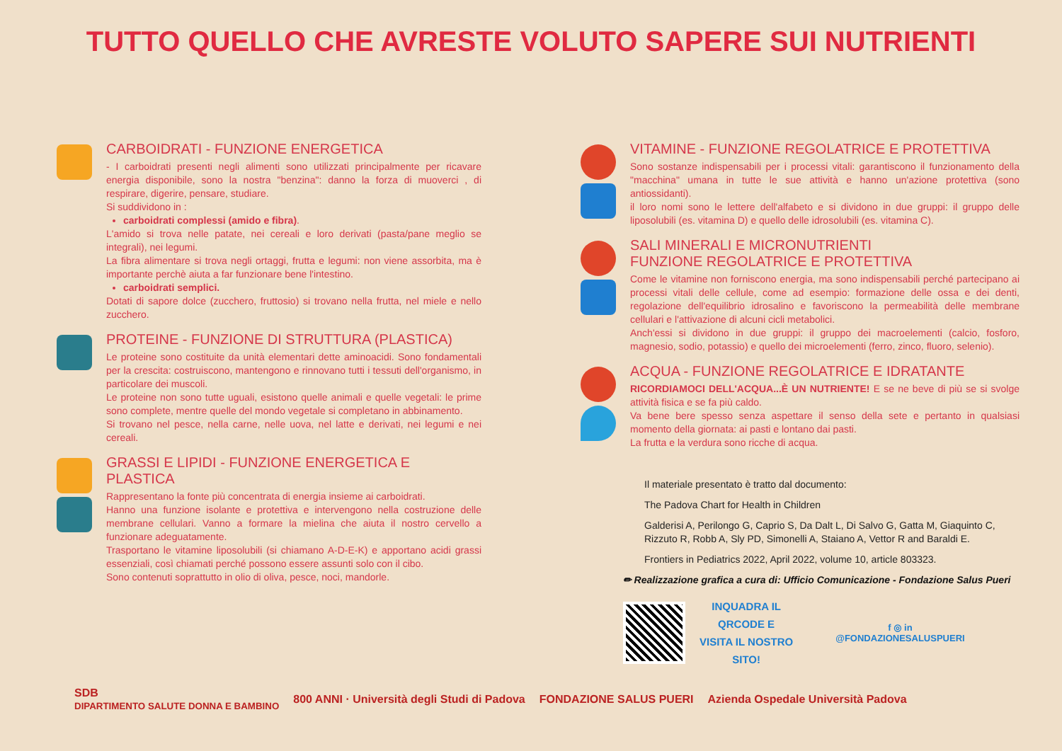TUTTO QUELLO CHE AVRESTE VOLUTO SAPERE SUI NUTRIENTI
CARBOIDRATI - FUNZIONE ENERGETICA
- I carboidrati presenti negli alimenti sono utilizzati principalmente per ricavare energia disponibile, sono la nostra "benzina": danno la forza di muoverci , di respirare, digerire, pensare, studiare.
Si suddividono in :
carboidrati complessi (amido e fibra).
L'amido si trova nelle patate, nei cereali e loro derivati (pasta/pane meglio se integrali), nei legumi.
La fibra alimentare si trova negli ortaggi, frutta e legumi: non viene assorbita, ma è importante perchè aiuta a far funzionare bene l'intestino.
carboidrati semplici.
Dotati di sapore dolce (zucchero, fruttosio) si trovano nella frutta, nel miele e nello zucchero.
PROTEINE - FUNZIONE DI STRUTTURA (PLASTICA)
Le proteine sono costituite da unità elementari dette aminoacidi. Sono fondamentali per la crescita: costruiscono, mantengono e rinnovano tutti i tessuti dell'organismo, in particolare dei muscoli.
Le proteine non sono tutte uguali, esistono quelle animali e quelle vegetali: le prime sono complete, mentre quelle del mondo vegetale si completano in abbinamento.
Si trovano nel pesce, nella carne, nelle uova, nel latte e derivati, nei legumi e nei cereali.
GRASSI E LIPIDI - FUNZIONE ENERGETICA E PLASTICA
Rappresentano la fonte più concentrata di energia insieme ai carboidrati.
Hanno una funzione isolante e protettiva e intervengono nella costruzione delle membrane cellulari. Vanno a formare la mielina che aiuta il nostro cervello a funzionare adeguatamente.
Trasportano le vitamine liposolubili (si chiamano A-D-E-K) e apportano acidi grassi essenziali, così chiamati perché possono essere assunti solo con il cibo.
Sono contenuti soprattutto in olio di oliva, pesce, noci, mandorle.
VITAMINE - FUNZIONE REGOLATRICE E PROTETTIVA
Sono sostanze indispensabili per i processi vitali: garantiscono il funzionamento della "macchina" umana in tutte le sue attività e hanno un'azione protettiva (sono antiossidanti).
il loro nomi sono le lettere dell'alfabeto e si dividono in due gruppi: il gruppo delle liposolubili (es. vitamina D) e quello delle idrosolubili (es. vitamina C).
SALI MINERALI E MICRONUTRIENTI
FUNZIONE REGOLATRICE E PROTETTIVA
Come le vitamine non forniscono energia, ma sono indispensabili perché partecipano ai processi vitali delle cellule, come ad esempio: formazione delle ossa e dei denti, regolazione dell'equilibrio idrosalino e favoriscono la permeabilità delle membrane cellulari e l'attivazione di alcuni cicli metabolici.
Anch'essi si dividono in due gruppi: il gruppo dei macroelementi (calcio, fosforo, magnesio, sodio, potassio) e quello dei microelementi (ferro, zinco, fluoro, selenio).
ACQUA - FUNZIONE REGOLATRICE E IDRATANTE
RICORDIAMOCI DELL'ACQUA...È UN NUTRIENTE! E se ne beve di più se si svolge attività fisica e se fa più caldo.
Va bene bere spesso senza aspettare il senso della sete e pertanto in qualsiasi momento della giornata: ai pasti e lontano dai pasti.
La frutta e la verdura sono ricche di acqua.
Il materiale presentato è tratto dal documento:
The Padova Chart for Health in Children
Galderisi A, Perilongo G, Caprio S, Da Dalt L, Di Salvo G, Gatta M, Giaquinto C, Rizzuto R, Robb A, Sly PD, Simonelli A, Staiano A, Vettor R and Baraldi E.
Frontiers in Pediatrics 2022, April 2022, volume 10, article 803323.
✏ Realizzazione grafica a cura di: Ufficio Comunicazione - Fondazione Salus Pueri
INQUADRA IL
QRCODE E
VISITA IL NOSTRO
SITO!
f ◎ in
@FONDAZIONESALUSPUERI
SDB
DIPARTIMENTO SALUTE DONNA E BAMBINO 800 ANNI · Università degli Studi di Padova FONDAZIONE SALUS PUERI Azienda Ospedale Università Padova